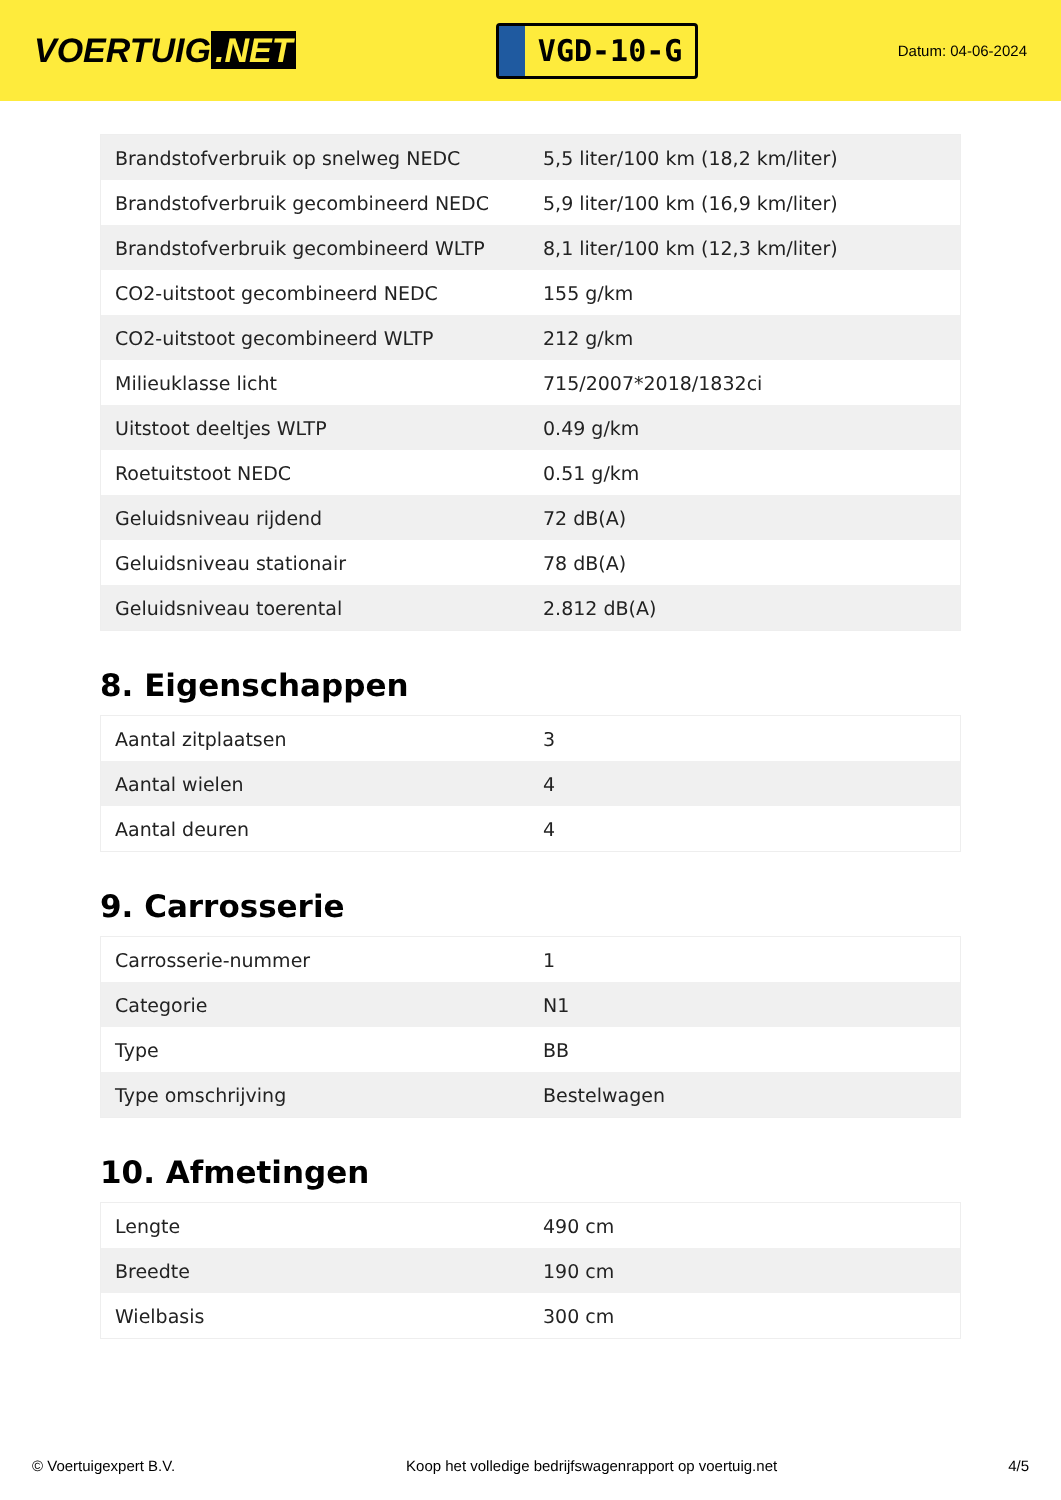VOERTUIG.NET
VGD-10-G
Datum: 04-06-2024
| Brandstofverbruik op snelweg NEDC | 5,5 liter/100 km (18,2 km/liter) |
| Brandstofverbruik gecombineerd NEDC | 5,9 liter/100 km (16,9 km/liter) |
| Brandstofverbruik gecombineerd WLTP | 8,1 liter/100 km (12,3 km/liter) |
| CO2-uitstoot gecombineerd NEDC | 155 g/km |
| CO2-uitstoot gecombineerd WLTP | 212 g/km |
| Milieuklasse licht | 715/2007*2018/1832ci |
| Uitstoot deeltjes WLTP | 0.49 g/km |
| Roetuitstoot NEDC | 0.51 g/km |
| Geluidsniveau rijdend | 72 dB(A) |
| Geluidsniveau stationair | 78 dB(A) |
| Geluidsniveau toerental | 2.812 dB(A) |
8. Eigenschappen
| Aantal zitplaatsen | 3 |
| Aantal wielen | 4 |
| Aantal deuren | 4 |
9. Carrosserie
| Carrosserie-nummer | 1 |
| Categorie | N1 |
| Type | BB |
| Type omschrijving | Bestelwagen |
10. Afmetingen
| Lengte | 490 cm |
| Breedte | 190 cm |
| Wielbasis | 300 cm |
© Voertuigexpert B.V. Koop het volledige bedrijfswagenrapport op voertuig.net 4/5